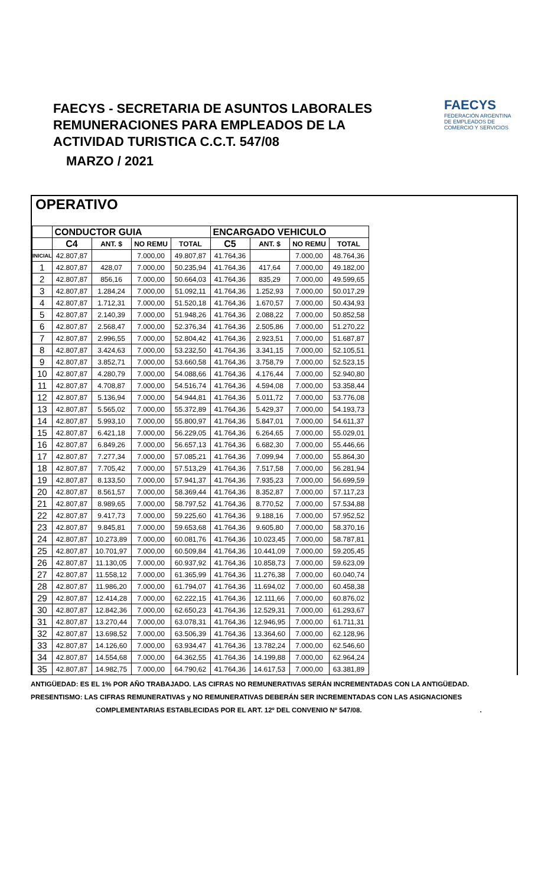FAECYS - SECRETARIA DE ASUNTOS LABORALES
REMUNERACIONES PARA EMPLEADOS DE LA
ACTIVIDAD TURISTICA C.C.T. 547/08
MARZO / 2021
FAECYS
FEDERACIÓN ARGENTINA DE EMPLEADOS DE COMERCIO Y SERVICIOS
OPERATIVO
| | CONDUCTOR GUIA | | | | ENCARGADO VEHICULO | | | |
| --- | --- | --- | --- | --- | --- | --- | --- | --- |
| | C4 | ANT. $ | NO REMU | TOTAL | C5 | ANT. $ | NO REMU | TOTAL |
| INICIAL | 42.807,87 | | 7.000,00 | 49.807,87 | 41.764,36 | | 7.000,00 | 48.764,36 |
| 1 | 42.807,87 | 428,07 | 7.000,00 | 50.235,94 | 41.764,36 | 417,64 | 7.000,00 | 49.182,00 |
| 2 | 42.807,87 | 856,16 | 7.000,00 | 50.664,03 | 41.764,36 | 835,29 | 7.000,00 | 49.599,65 |
| 3 | 42.807,87 | 1.284,24 | 7.000,00 | 51.092,11 | 41.764,36 | 1.252,93 | 7.000,00 | 50.017,29 |
| 4 | 42.807,87 | 1.712,31 | 7.000,00 | 51.520,18 | 41.764,36 | 1.670,57 | 7.000,00 | 50.434,93 |
| 5 | 42.807,87 | 2.140,39 | 7.000,00 | 51.948,26 | 41.764,36 | 2.088,22 | 7.000,00 | 50.852,58 |
| 6 | 42.807,87 | 2.568,47 | 7.000,00 | 52.376,34 | 41.764,36 | 2.505,86 | 7.000,00 | 51.270,22 |
| 7 | 42.807,87 | 2.996,55 | 7.000,00 | 52.804,42 | 41.764,36 | 2.923,51 | 7.000,00 | 51.687,87 |
| 8 | 42.807,87 | 3.424,63 | 7.000,00 | 53.232,50 | 41.764,36 | 3.341,15 | 7.000,00 | 52.105,51 |
| 9 | 42.807,87 | 3.852,71 | 7.000,00 | 53.660,58 | 41.764,36 | 3.758,79 | 7.000,00 | 52.523,15 |
| 10 | 42.807,87 | 4.280,79 | 7.000,00 | 54.088,66 | 41.764,36 | 4.176,44 | 7.000,00 | 52.940,80 |
| 11 | 42.807,87 | 4.708,87 | 7.000,00 | 54.516,74 | 41.764,36 | 4.594,08 | 7.000,00 | 53.358,44 |
| 12 | 42.807,87 | 5.136,94 | 7.000,00 | 54.944,81 | 41.764,36 | 5.011,72 | 7.000,00 | 53.776,08 |
| 13 | 42.807,87 | 5.565,02 | 7.000,00 | 55.372,89 | 41.764,36 | 5.429,37 | 7.000,00 | 54.193,73 |
| 14 | 42.807,87 | 5.993,10 | 7.000,00 | 55.800,97 | 41.764,36 | 5.847,01 | 7.000,00 | 54.611,37 |
| 15 | 42.807,87 | 6.421,18 | 7.000,00 | 56.229,05 | 41.764,36 | 6.264,65 | 7.000,00 | 55.029,01 |
| 16 | 42.807,87 | 6.849,26 | 7.000,00 | 56.657,13 | 41.764,36 | 6.682,30 | 7.000,00 | 55.446,66 |
| 17 | 42.807,87 | 7.277,34 | 7.000,00 | 57.085,21 | 41.764,36 | 7.099,94 | 7.000,00 | 55.864,30 |
| 18 | 42.807,87 | 7.705,42 | 7.000,00 | 57.513,29 | 41.764,36 | 7.517,58 | 7.000,00 | 56.281,94 |
| 19 | 42.807,87 | 8.133,50 | 7.000,00 | 57.941,37 | 41.764,36 | 7.935,23 | 7.000,00 | 56.699,59 |
| 20 | 42.807,87 | 8.561,57 | 7.000,00 | 58.369,44 | 41.764,36 | 8.352,87 | 7.000,00 | 57.117,23 |
| 21 | 42.807,87 | 8.989,65 | 7.000,00 | 58.797,52 | 41.764,36 | 8.770,52 | 7.000,00 | 57.534,88 |
| 22 | 42.807,87 | 9.417,73 | 7.000,00 | 59.225,60 | 41.764,36 | 9.188,16 | 7.000,00 | 57.952,52 |
| 23 | 42.807,87 | 9.845,81 | 7.000,00 | 59.653,68 | 41.764,36 | 9.605,80 | 7.000,00 | 58.370,16 |
| 24 | 42.807,87 | 10.273,89 | 7.000,00 | 60.081,76 | 41.764,36 | 10.023,45 | 7.000,00 | 58.787,81 |
| 25 | 42.807,87 | 10.701,97 | 7.000,00 | 60.509,84 | 41.764,36 | 10.441,09 | 7.000,00 | 59.205,45 |
| 26 | 42.807,87 | 11.130,05 | 7.000,00 | 60.937,92 | 41.764,36 | 10.858,73 | 7.000,00 | 59.623,09 |
| 27 | 42.807,87 | 11.558,12 | 7.000,00 | 61.365,99 | 41.764,36 | 11.276,38 | 7.000,00 | 60.040,74 |
| 28 | 42.807,87 | 11.986,20 | 7.000,00 | 61.794,07 | 41.764,36 | 11.694,02 | 7.000,00 | 60.458,38 |
| 29 | 42.807,87 | 12.414,28 | 7.000,00 | 62.222,15 | 41.764,36 | 12.111,66 | 7.000,00 | 60.876,02 |
| 30 | 42.807,87 | 12.842,36 | 7.000,00 | 62.650,23 | 41.764,36 | 12.529,31 | 7.000,00 | 61.293,67 |
| 31 | 42.807,87 | 13.270,44 | 7.000,00 | 63.078,31 | 41.764,36 | 12.946,95 | 7.000,00 | 61.711,31 |
| 32 | 42.807,87 | 13.698,52 | 7.000,00 | 63.506,39 | 41.764,36 | 13.364,60 | 7.000,00 | 62.128,96 |
| 33 | 42.807,87 | 14.126,60 | 7.000,00 | 63.934,47 | 41.764,36 | 13.782,24 | 7.000,00 | 62.546,60 |
| 34 | 42.807,87 | 14.554,68 | 7.000,00 | 64.362,55 | 41.764,36 | 14.199,88 | 7.000,00 | 62.964,24 |
| 35 | 42.807,87 | 14.982,75 | 7.000,00 | 64.790,62 | 41.764,36 | 14.617,53 | 7.000,00 | 63.381,89 |
ANTIGÜEDAD: ES EL 1% POR AÑO TRABAJADO. LAS CIFRAS NO REMUNERATIVAS SERÁN INCREMENTADAS CON LA ANTIGÜEDAD.
PRESENTISMO: LAS CIFRAS REMUNERATIVAS y NO REMUNERATIVAS DEBERÁN SER INCREMENTADAS CON LAS ASIGNACIONES
COMPLEMENTARIAS ESTABLECIDAS POR EL ART. 12º DEL CONVENIO Nº 547/08..